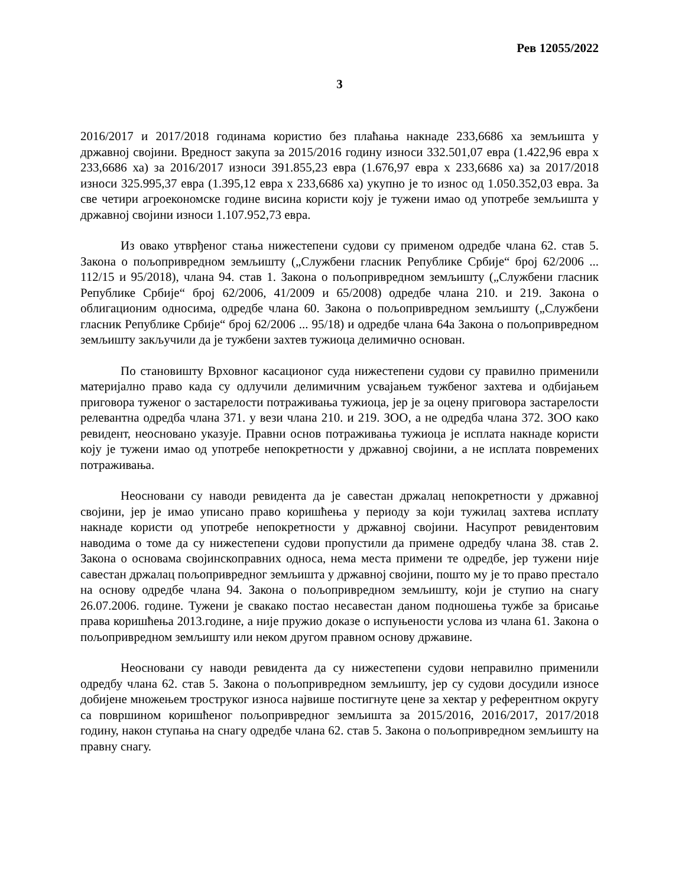Рев 12055/2022
3
2016/2017 и 2017/2018 годинама користио без плаћања накнаде 233,6686 ха земљишта у државној својини. Вредност закупа за 2015/2016 годину износи 332.501,07 евра (1.422,96 евра х 233,6686 ха) за 2016/2017 износи 391.855,23 евра (1.676,97 евра х 233,6686 ха) за 2017/2018 износи 325.995,37 евра (1.395,12 евра х 233,6686 ха) укупно је то износ од 1.050.352,03 евра. За све четири агроекономске године висина користи коју је тужени имао од употребе земљишта у државној својини износи 1.107.952,73 евра.
Из овако утврђеног стања нижестепени судови су применом одредбе члана 62. став 5. Закона о пољопривредном земљишту („Службени гласник Републике Србије“ број 62/2006 ... 112/15 и 95/2018), члана 94. став 1. Закона о пољопривредном земљишту („Службени гласник Републике Србије“ број 62/2006, 41/2009 и 65/2008) одредбе члана 210. и 219. Закона о облигационим односима, одредбе члана 60. Закона о пољопривредном земљишту („Службени гласник Републике Србије“ број 62/2006 ... 95/18) и одредбе члана 64а Закона о пољопривредном земљишту закључили да је тужбени захтев тужиоца делимично основан.
По становишту Врховног касационог суда нижестепени судови су правилно применили материјално право када су одлучили делимичним усвајањем тужбеног захтева и одбијањем приговора туженог о застарелости потраживања тужиоца, јер је за оцену приговора застарелости релевантна одредба члана 371. у вези члана 210. и 219. ЗОО, а не одредба члана 372. ЗОО како ревидент, неосновано указује. Правни основ потраживања тужиоца је исплата накнаде користи коју је тужени имао од употребе непокретности у државној својини, а не исплата повремених потраживања.
Неосновани су наводи ревидента да је савестан држалац непокретности у државној својини, јер је имао уписано право коришћења у периоду за који тужилац захтева исплату накнаде користи од употребе непокретности у државној својини. Насупрот ревидентовим наводима о томе да су нижестепени судови пропустили да примене одредбу члана 38. став 2. Закона о основама својинскоправних односа, нема места примени те одредбе, јер тужени није савестан држалац пољопривредног земљишта у државној својини, пошто му је то право престало на основу одредбе члана 94. Закона о пољопривредном земљишту, који је ступио на снагу 26.07.2006. године. Тужени је свакако постао несавестан даном подношења тужбе за брисање права коришћења 2013.године, а није пружио доказе о испуњености услова из члана 61. Закона о пољопривредном земљишту или неком другом правном основу државине.
Неосновани су наводи ревидента да су нижестепени судови неправилно применили одредбу члана 62. став 5. Закона о пољопривредном земљишту, јер су судови досудили износе добијене множењем троструког износа највише постигнуте цене за хектар у референтном округу са површином коришћеног пољопривредног земљишта за 2015/2016, 2016/2017, 2017/2018 годину, након ступања на снагу одредбе члана 62. став 5. Закона о пољопривредном земљишту на правну снагу.